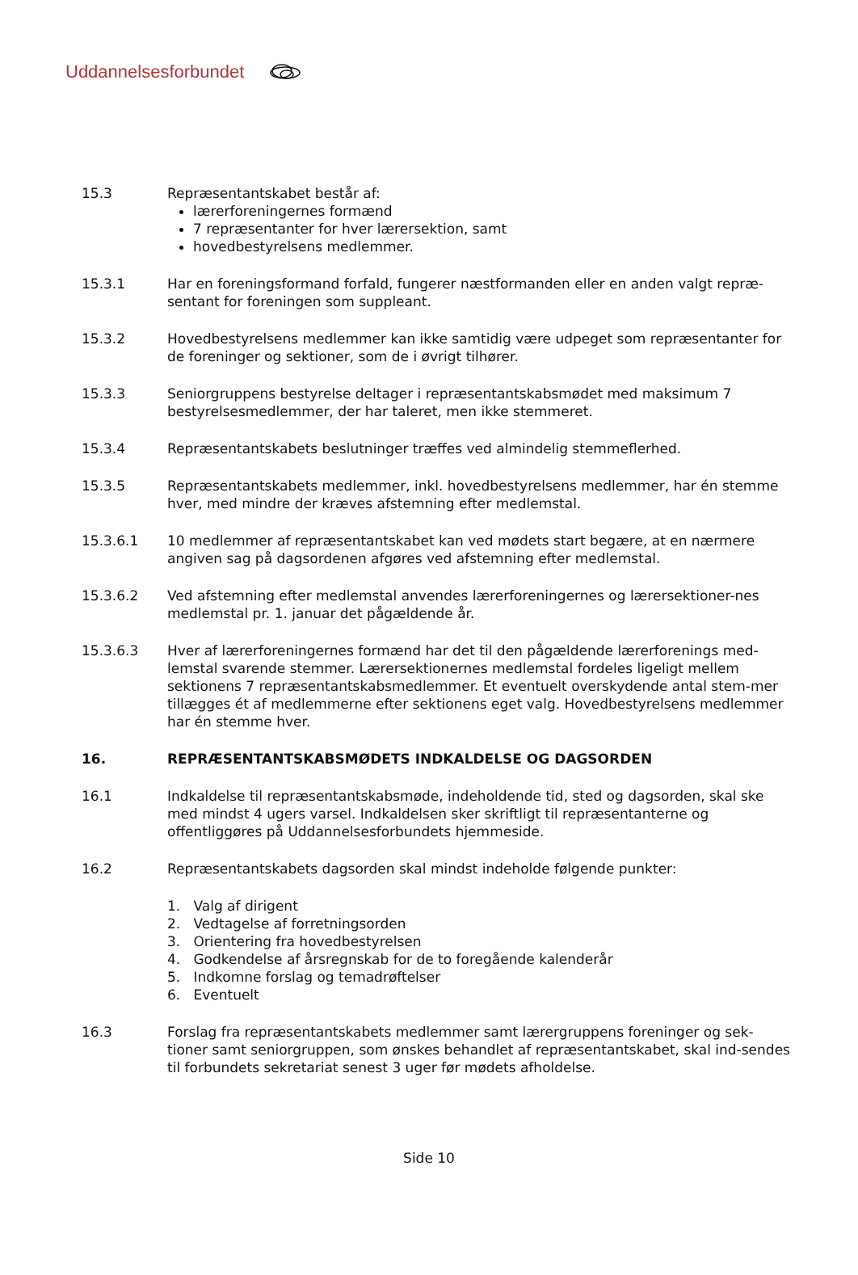Uddannelsesforbundet
15.3 Repræsentantskabet består af:
lærerforeningernes formænd
7 repræsentanter for hver lærersektion, samt
hovedbestyrelsens medlemmer.
15.3.1 Har en foreningsformand forfald, fungerer næstformanden eller en anden valgt repræ-sentant for foreningen som suppleant.
15.3.2 Hovedbestyrelsens medlemmer kan ikke samtidig være udpeget som repræsentanter for de foreninger og sektioner, som de i øvrigt tilhører.
15.3.3 Seniorgruppens bestyrelse deltager i repræsentantskabsmødet med maksimum 7 bestyrelsesmedlemmer, der har taleret, men ikke stemmeret.
15.3.4 Repræsentantskabets beslutninger træffes ved almindelig stemmeflerhed.
15.3.5 Repræsentantskabets medlemmer, inkl. hovedbestyrelsens medlemmer, har én stemme hver, med mindre der kræves afstemning efter medlemstal.
15.3.6.1 10 medlemmer af repræsentantskabet kan ved mødets start begære, at en nærmere angiven sag på dagsordenen afgøres ved afstemning efter medlemstal.
15.3.6.2 Ved afstemning efter medlemstal anvendes lærerforeningernes og lærersektioner-nes medlemstal pr. 1. januar det pågældende år.
15.3.6.3 Hver af lærerforeningernes formænd har det til den pågældende lærerforenings med-lemstal svarende stemmer. Lærersektionernes medlemstal fordeles ligeligt mellem sektionens 7 repræsentantskabsmedlemmer. Et eventuelt overskydende antal stem-mer tillægges ét af medlemmerne efter sektionens eget valg. Hovedbestyrelsens medlemmer har én stemme hver.
16. REPRÆSENTANTSKABSMØDETS INDKALDELSE OG DAGSORDEN
16.1 Indkaldelse til repræsentantskabsmøde, indeholdende tid, sted og dagsorden, skal ske med mindst 4 ugers varsel. Indkaldelsen sker skriftligt til repræsentanterne og offentliggøres på Uddannelsesforbundets hjemmeside.
16.2 Repræsentantskabets dagsorden skal mindst indeholde følgende punkter:
1. Valg af dirigent
2. Vedtagelse af forretningsorden
3. Orientering fra hovedbestyrelsen
4. Godkendelse af årsregnskab for de to foregående kalenderår
5. Indkomne forslag og temadrøftelser
6. Eventuelt
16.3 Forslag fra repræsentantskabets medlemmer samt lærergruppens foreninger og sek-tioner samt seniorgruppen, som ønskes behandlet af repræsentantskabet, skal ind-sendes til forbundets sekretariat senest 3 uger før mødets afholdelse.
Side 10